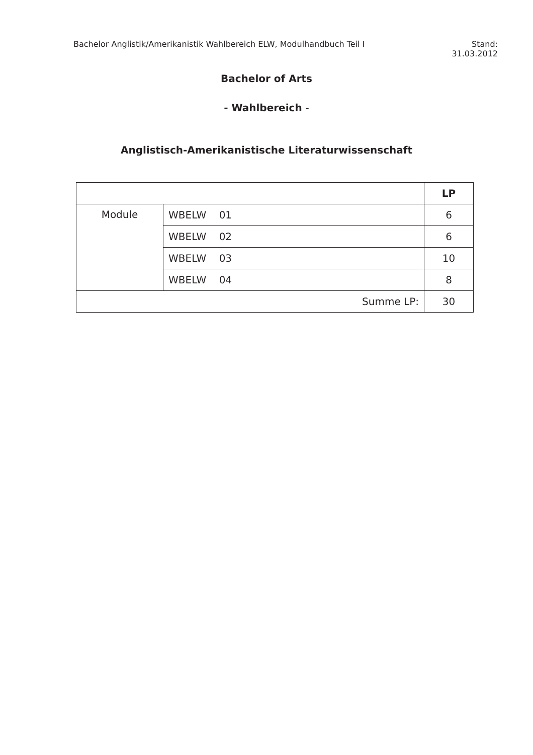Bachelor Anglistik/Amerikanistik Wahlbereich ELW, Modulhandbuch Teil I
Stand:
31.03.2012
Bachelor of Arts
- Wahlbereich -
Anglistisch-Amerikanistische Literaturwissenschaft
| | | LP |
| Module | WBELW 01 | 6 |
| | WBELW 02 | 6 |
| | WBELW 03 | 10 |
| | WBELW 04 | 8 |
| Summe LP: | | 30 |